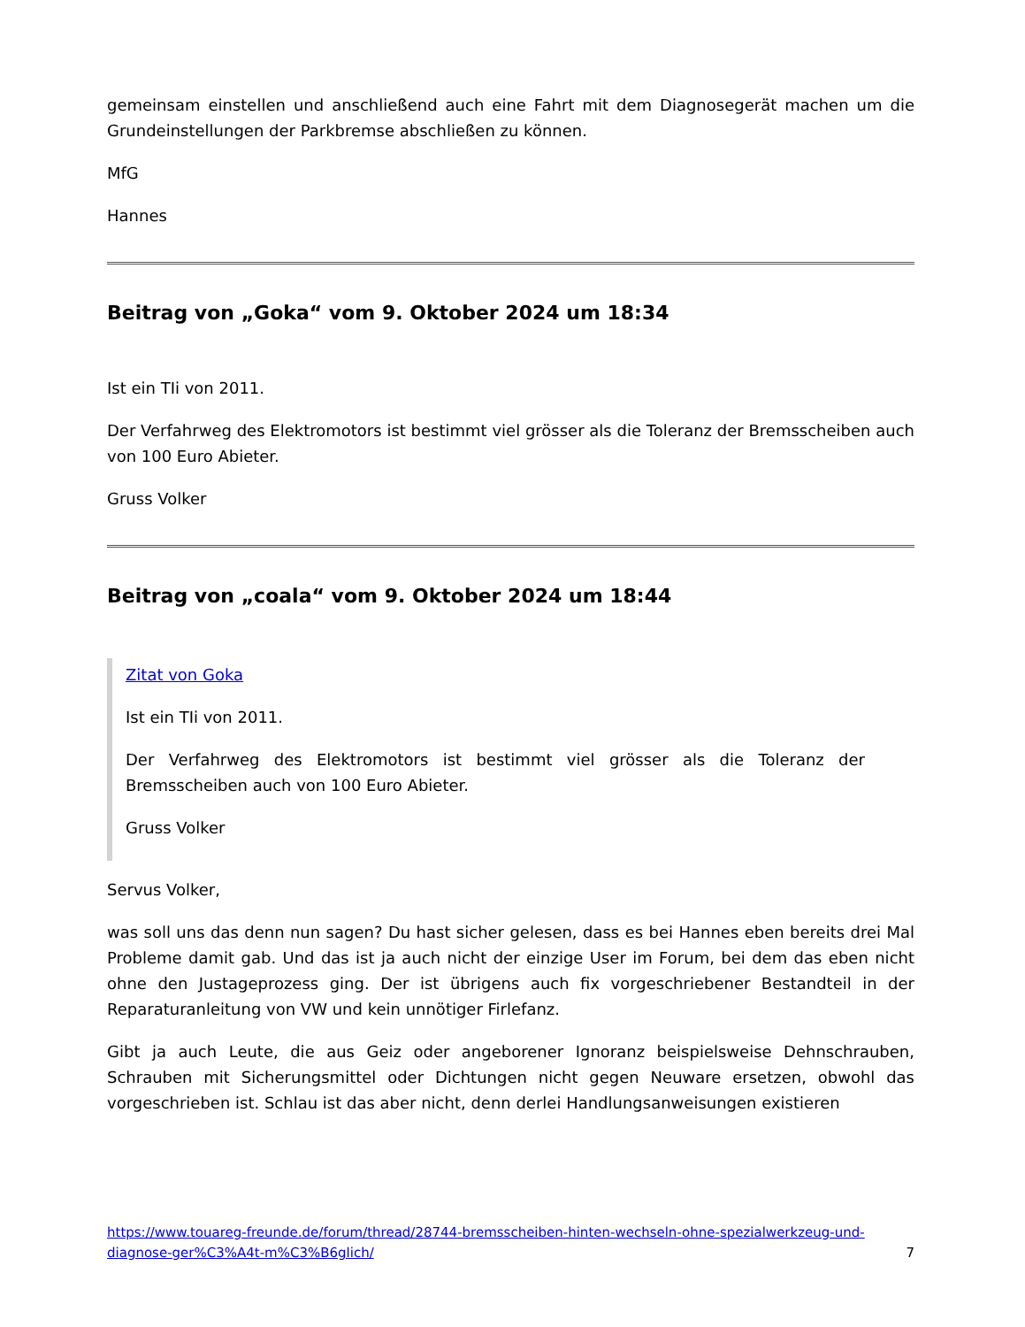gemeinsam einstellen und anschließend auch eine Fahrt mit dem Diagnosegerät machen um die Grundeinstellungen der Parkbremse abschließen zu können.
MfG
Hannes
Beitrag von „Goka“ vom 9. Oktober 2024 um 18:34
Ist ein TIi von 2011.
Der Verfahrweg des Elektromotors ist bestimmt viel grösser als die Toleranz der Bremsscheiben auch von 100 Euro Abieter.
Gruss Volker
Beitrag von „coala“ vom 9. Oktober 2024 um 18:44
Zitat von Goka
Ist ein TIi von 2011.
Der Verfahrweg des Elektromotors ist bestimmt viel grösser als die Toleranz der Bremsscheiben auch von 100 Euro Abieter.
Gruss Volker
Servus Volker,
was soll uns das denn nun sagen? Du hast sicher gelesen, dass es bei Hannes eben bereits drei Mal Probleme damit gab. Und das ist ja auch nicht der einzige User im Forum, bei dem das eben nicht ohne den Justageprozess ging. Der ist übrigens auch fix vorgeschriebener Bestandteil in der Reparaturanleitung von VW und kein unnötiger Firlefanz.
Gibt ja auch Leute, die aus Geiz oder angeborener Ignoranz beispielsweise Dehnschrauben, Schrauben mit Sicherungsmittel oder Dichtungen nicht gegen Neuware ersetzen, obwohl das vorgeschrieben ist. Schlau ist das aber nicht, denn derlei Handlungsanweisungen existieren
https://www.touareg-freunde.de/forum/thread/28744-bremsscheiben-hinten-wechseln-ohne-spezialwerkzeug-und-diagnose-ger%C3%A4t-m%C3%B6glich/ 7